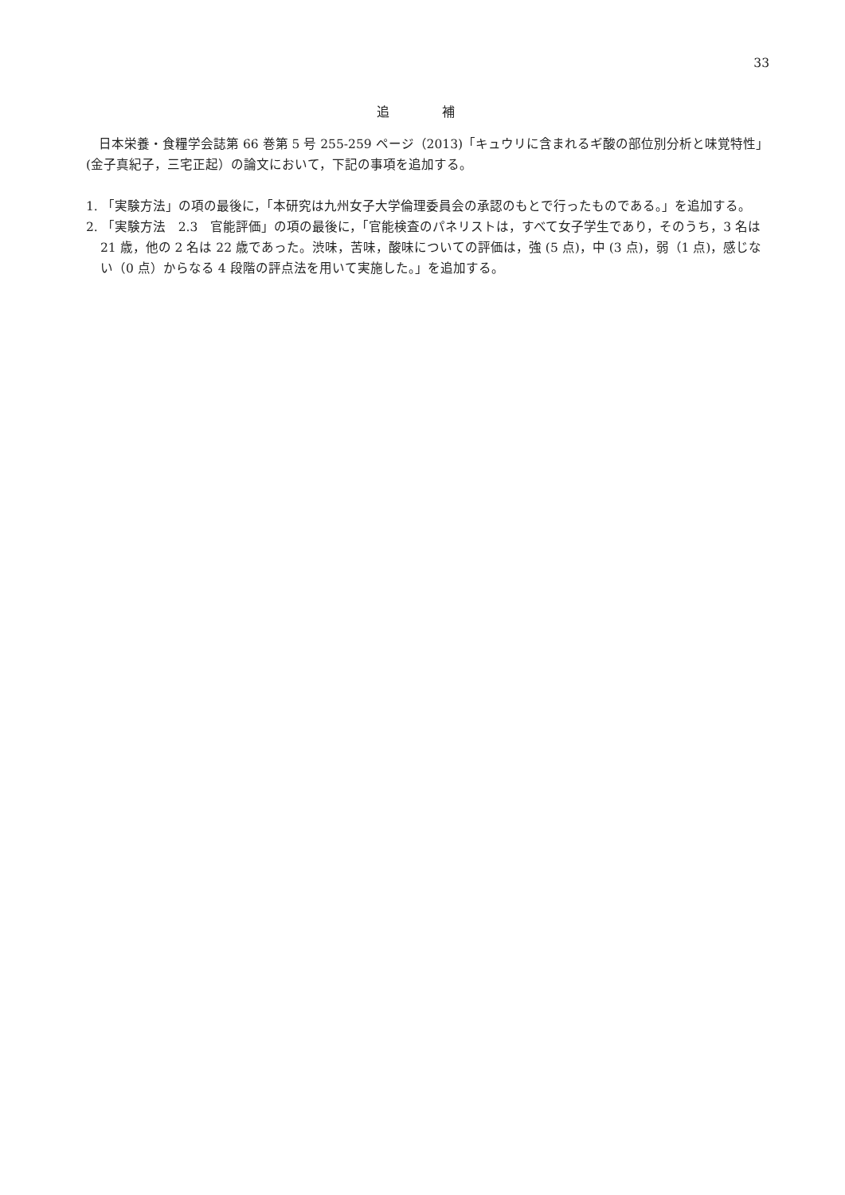33
追 補
日本栄養・食糧学会誌第 66 巻第 5 号 255-259 ページ（2013)「キュウリに含まれるギ酸の部位別分析と味覚特性」(金子真紀子，三宅正起）の論文において，下記の事項を追加する。
1. 「実験方法」の項の最後に，「本研究は九州女子大学倫理委員会の承認のもとで行ったものである。」を追加する。
2. 「実験方法　2.3　官能評価」の項の最後に，「官能検査のパネリストは，すべて女子学生であり，そのうち，3 名は 21 歳，他の 2 名は 22 歳であった。渋味，苦味，酸味についての評価は，強 (5 点)，中 (3 点)，弱（1 点)，感じない（0 点）からなる 4 段階の評点法を用いて実施した。」を追加する。